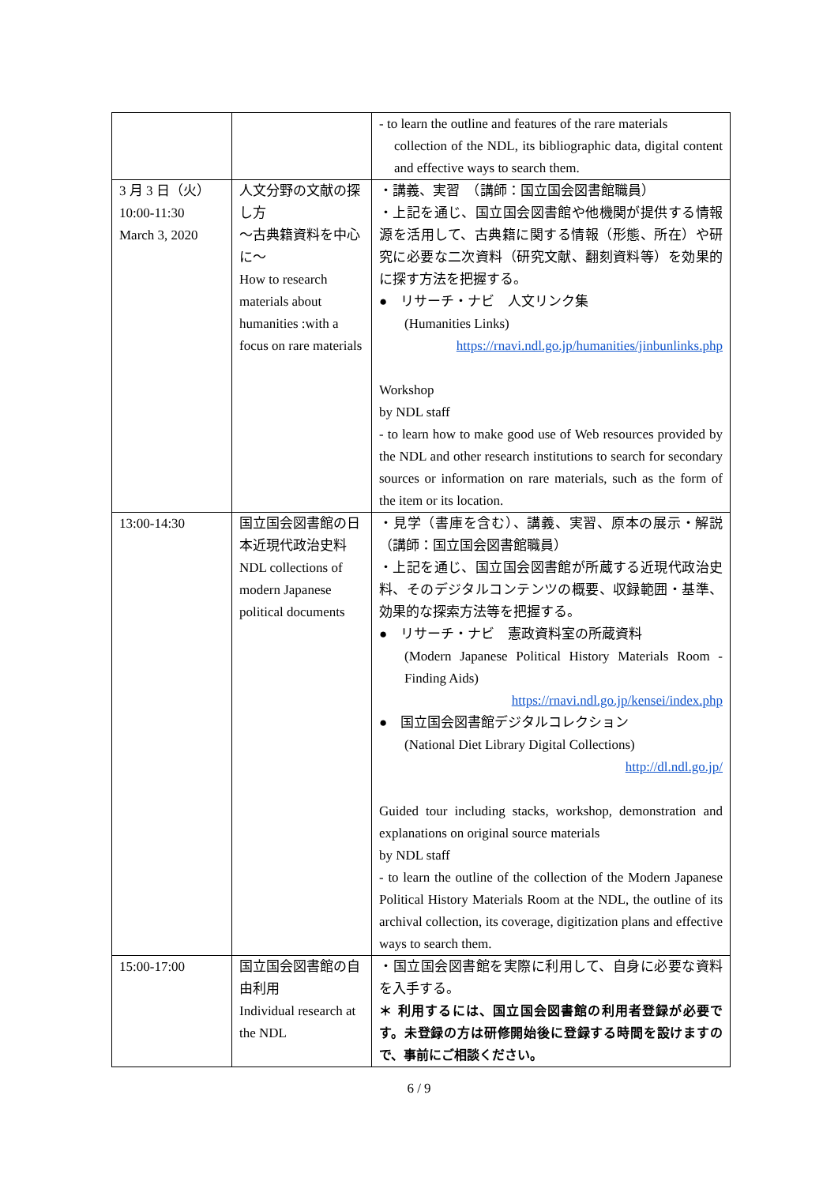| | | - to learn the outline and features of the rare materials collection of the NDL, its bibliographic data, digital content and effective ways to search them. |
| 3 月 3 日（火） 10:00-11:30 March 3, 2020 | 人文分野の文献の探し方 ～古典籍資料を中心に～ How to research materials about humanities :with a focus on rare materials | ・講義、実習 （講師：国立国会図書館職員） ・上記を通じ、国立国会図書館や他機関が提供する情報源を活用して、古典籍に関する情報（形態、所在）や研究に必要な二次資料（研究文献、翻刻資料等）を効果的に探す方法を把握する。 ● リサーチ・ナビ 人文リンク集 (Humanities Links) https://rnavi.ndl.go.jp/humanities/jinbunlinks.php Workshop by NDL staff - to learn how to make good use of Web resources provided by the NDL and other research institutions to search for secondary sources or information on rare materials, such as the form of the item or its location. |
| 13:00-14:30 | 国立国会図書館の日本近現代政治史料 NDL collections of modern Japanese political documents | ・見学（書庫を含む）、講義、実習、原本の展示・解説 （講師：国立国会図書館職員） ・上記を通じ、国立国会図書館が所蔵する近現代政治史料、そのデジタルコンテンツの概要、収録範囲・基準、効果的な探索方法等を把握する。 ● リサーチ・ナビ 憲政資料室の所蔵資料 (Modern Japanese Political History Materials Room - Finding Aids) https://rnavi.ndl.go.jp/kensei/index.php ● 国立国会図書館デジタルコレクション (National Diet Library Digital Collections) http://dl.ndl.go.jp/ Guided tour including stacks, workshop, demonstration and explanations on original source materials by NDL staff - to learn the outline of the collection of the Modern Japanese Political History Materials Room at the NDL, the outline of its archival collection, its coverage, digitization plans and effective ways to search them. |
| 15:00-17:00 | 国立国会図書館の自由利用 Individual research at the NDL | ・国立国会図書館を実際に利用して、自身に必要な資料を入手する。 ＊ 利用するには、国立国会図書館の利用者登録が必要です。未登録の方は研修開始後に登録する時間を設けますので、事前にご相談ください。 |
6 / 9